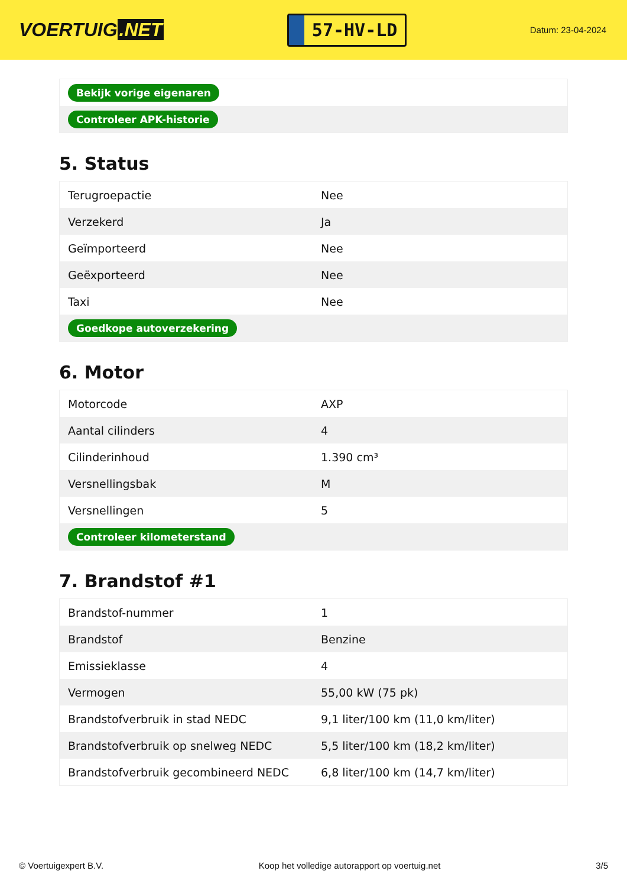VOERTUIG.NET
57-HV-LD
Datum: 23-04-2024
| Bekijk vorige eigenaren |
| Controleer APK-historie |
5. Status
| Terugroepactie | Nee |
| Verzekerd | Ja |
| Geïmporteerd | Nee |
| Geëxporteerd | Nee |
| Taxi | Nee |
| Goedkope autoverzekering | |
6. Motor
| Motorcode | AXP |
| Aantal cilinders | 4 |
| Cilinderinhoud | 1.390 cm³ |
| Versnellingsbak | M |
| Versnellingen | 5 |
| Controleer kilometerstand | |
7. Brandstof #1
| Brandstof-nummer | 1 |
| Brandstof | Benzine |
| Emissieklasse | 4 |
| Vermogen | 55,00 kW (75 pk) |
| Brandstofverbruik in stad NEDC | 9,1 liter/100 km (11,0 km/liter) |
| Brandstofverbruik op snelweg NEDC | 5,5 liter/100 km (18,2 km/liter) |
| Brandstofverbruik gecombineerd NEDC | 6,8 liter/100 km (14,7 km/liter) |
© Voertuigexpert B.V. Koop het volledige autorapport op voertuig.net 3/5